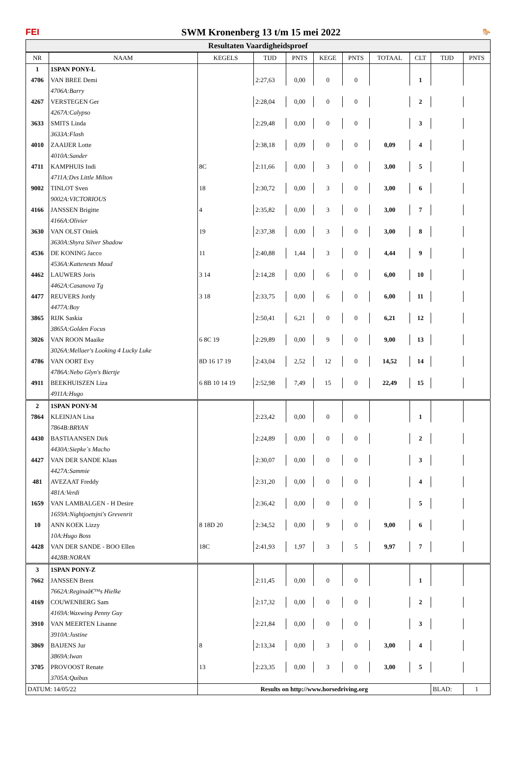FEI
SWM Kronenberg 13 t/m 15 mei 2022
🐎
Resultaten Vaardigheidsproef
| NR | NAAM | KEGELS | TIJD | PNTS | KEGE | PNTS | TOTAAL | CLT | TIJD | PNTS |
| --- | --- | --- | --- | --- | --- | --- | --- | --- | --- | --- |
| 1 | 1SPAN PONY-L | | | | | | | | | |
| 4706 | VAN BREE Demi | | 2:27,63 | 0,00 | 0 | 0 | | 1 | | |
| | 4706A:Barry | | | | | | | | | |
| 4267 | VERSTEGEN Ger | | 2:28,04 | 0,00 | 0 | 0 | | 2 | | |
| | 4267A:Calypso | | | | | | | | | |
| 3633 | SMITS Linda | | 2:29,48 | 0,00 | 0 | 0 | | 3 | | |
| | 3633A:Flash | | | | | | | | | |
| 4010 | ZAAIJER Lotte | | 2:38,18 | 0,09 | 0 | 0 | 0,09 | 4 | | |
| | 4010A:Sander | | | | | | | | | |
| 4711 | KAMPHUIS Indi | 8C | 2:11,66 | 0,00 | 3 | 0 | 3,00 | 5 | | |
| | 4711A:Dvs Little Milton | | | | | | | | | |
| 9002 | TINLOT Sven | 18 | 2:30,72 | 0,00 | 3 | 0 | 3,00 | 6 | | |
| | 9002A:VICTORIOUS | | | | | | | | | |
| 4166 | JANSSEN Brigitte | 4 | 2:35,82 | 0,00 | 3 | 0 | 3,00 | 7 | | |
| | 4166A:Olivier | | | | | | | | | |
| 3630 | VAN OLST Oniek | 19 | 2:37,38 | 0,00 | 3 | 0 | 3,00 | 8 | | |
| | 3630A:Shyra Silver Shadow | | | | | | | | | |
| 4536 | DE KONING Jacco | 11 | 2:40,88 | 1,44 | 3 | 0 | 4,44 | 9 | | |
| | 4536A:Kattenests Maud | | | | | | | | | |
| 4462 | LAUWERS Joris | 3 14 | 2:14,28 | 0,00 | 6 | 0 | 6,00 | 10 | | |
| | 4462A:Casanova Tg | | | | | | | | | |
| 4477 | REUVERS Jordy | 3 18 | 2:33,75 | 0,00 | 6 | 0 | 6,00 | 11 | | |
| | 4477A:Boy | | | | | | | | | |
| 3865 | RIJK Saskia | | 2:50,41 | 6,21 | 0 | 0 | 6,21 | 12 | | |
| | 3865A:Golden Focus | | | | | | | | | |
| 3026 | VAN ROON Maaike | 6 8C 19 | 2:29,89 | 0,00 | 9 | 0 | 9,00 | 13 | | |
| | 3026A:Mellaer's Looking 4 Lucky Luke | | | | | | | | | |
| 4786 | VAN OORT Evy | 8D 16 17 19 | 2:43,04 | 2,52 | 12 | 0 | 14,52 | 14 | | |
| | 4786A:Nebo Glyn's Biertje | | | | | | | | | |
| 4911 | BEEKHUISZEN Liza | 6 8B 10 14 19 | 2:52,98 | 7,49 | 15 | 0 | 22,49 | 15 | | |
| | 4911A:Hugo | | | | | | | | | |
| 2 | 1SPAN PONY-M | | | | | | | | | |
| 7864 | KLEINJAN Lisa | | 2:23,42 | 0,00 | 0 | 0 | | 1 | | |
| | 7864B:BRYAN | | | | | | | | | |
| 4430 | BASTIAANSEN Dirk | | 2:24,89 | 0,00 | 0 | 0 | | 2 | | |
| | 4430A:Siepke`s Macho | | | | | | | | | |
| 4427 | VAN DER SANDE Klaas | | 2:30,07 | 0,00 | 0 | 0 | | 3 | | |
| | 4427A:Sammie | | | | | | | | | |
| 481 | AVEZAAT Freddy | | 2:31,20 | 0,00 | 0 | 0 | | 4 | | |
| | 481A:Verdi | | | | | | | | | |
| 1659 | VAN LAMBALGEN - H Desire | | 2:36,42 | 0,00 | 0 | 0 | | 5 | | |
| | 1659A:Nightjoetsjni's Grevenrit | | | | | | | | | |
| 10 | ANN KOEK Lizzy | 8 18D 20 | 2:34,52 | 0,00 | 9 | 0 | 9,00 | 6 | | |
| | 10A:Hugo Boss | | | | | | | | | |
| 4428 | VAN DER SANDE - BOO Ellen | 18C | 2:41,93 | 1,97 | 3 | 5 | 9,97 | 7 | | |
| | 4428B:NORAN | | | | | | | | | |
| 3 | 1SPAN PONY-Z | | | | | | | | | |
| 7662 | JANSSEN Brent | | 2:11,45 | 0,00 | 0 | 0 | | 1 | | |
| | 7662A:Reginaâ€™s Hielke | | | | | | | | | |
| 4169 | COUWENBERG Sam | | 2:17,32 | 0,00 | 0 | 0 | | 2 | | |
| | 4169A:Waxwing Penny Guy | | | | | | | | | |
| 3910 | VAN MEERTEN Lisanne | | 2:21,84 | 0,00 | 0 | 0 | | 3 | | |
| | 3910A:Justine | | | | | | | | | |
| 3869 | BAIJENS Jur | 8 | 2:13,34 | 0,00 | 3 | 0 | 3,00 | 4 | | |
| | 3869A:Iwan | | | | | | | | | |
| 3705 | PROVOOST Renate | 13 | 2:23,35 | 0,00 | 3 | 0 | 3,00 | 5 | | |
| | 3705A:Quibus | | | | | | | | | |
| DATUM: 14/05/22 | | Results on http://www.horsedriving.org | | | | | | | BLAD: | 1 |